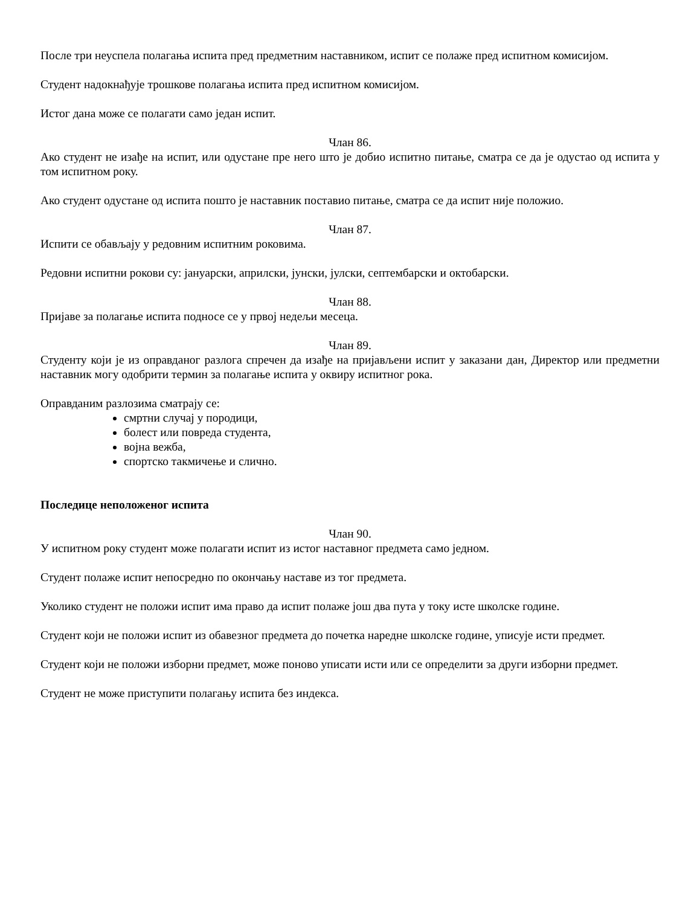После три неуспела полагања испита пред предметним наставником, испит се полаже пред испитном комисијом.
Студент надокнађује трошкове полагања испита пред испитном комисијом.
Истог дана може се полагати само један испит.
Члан 86.
Ако студент не изађе на испит, или одустане пре него што је добио испитно питање, сматра се да је одустао од испита у том испитном року.
Ако студент одустане од испита пошто је наставник поставио питање, сматра се да испит није положио.
Члан 87.
Испити се обављају у редовним испитним роковима.
Редовни испитни рокови су: јануарски, априлски, јунски, јулски, септембарски и октобарски.
Члан 88.
Пријаве за полагање испита подносе се у првој недељи месеца.
Члан 89.
Студенту који је из оправданог разлога спречен да изађе на пријављени испит у заказани дан, Директор или предметни наставник могу одобрити термин за полагање испита у оквиру испитног рока.
Оправданим разлозима сматрају се:
смртни случај у породици,
болест или повреда студента,
војна вежба,
спортско такмичење и слично.
Последице неположеног испита
Члан 90.
У испитном року студент може полагати испит из истог наставног предмета само једном.
Студент полаже испит непосредно по окончању наставе из тог предмета.
Уколико студент не положи испит има право да испит полаже још два пута у току исте школске године.
Студент који не положи испит из обавезног предмета до почетка наредне школске године, уписује исти предмет.
Студент који не положи изборни предмет, може поново уписати исти или се определити за други изборни предмет.
Студент не може приступити полагању испита без индекса.